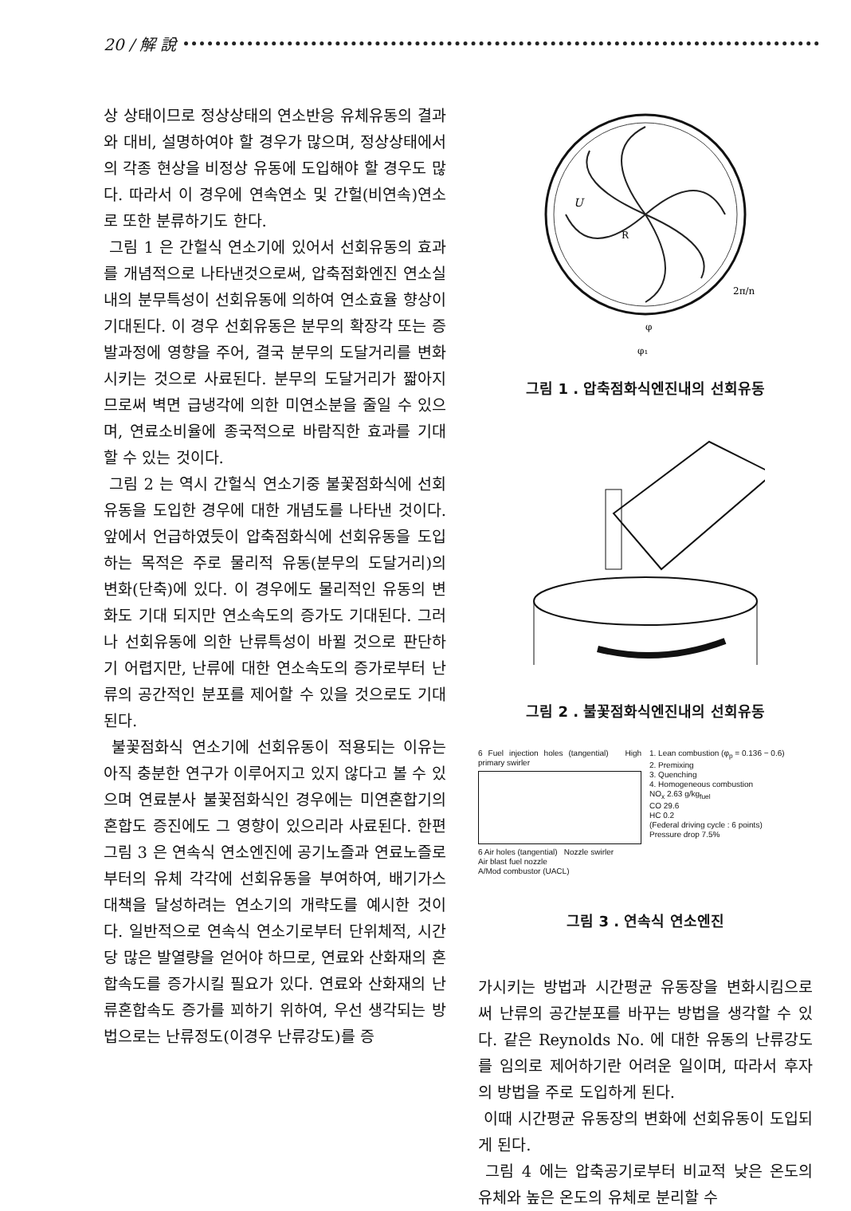20 / 解 說
상 상태이므로 정상상태의 연소반응 유체유동의 결과와 대비, 설명하여야 할 경우가 많으며, 정상상태에서의 각종 현상을 비정상 유동에 도입해야 할 경우도 많다. 따라서 이 경우에 연속연소 및 간헐(비연속)연소로 또한 분류하기도 한다.
그림 1 은 간헐식 연소기에 있어서 선회유동의 효과를 개념적으로 나타낸것으로써, 압축점화엔진 연소실내의 분무특성이 선회유동에 의하여 연소효율 향상이 기대된다. 이 경우 선회유동은 분무의 확장각 또는 증발과정에 영향을 주어, 결국 분무의 도달거리를 변화시키는 것으로 사료된다. 분무의 도달거리가 짧아지므로써 벽면 급냉각에 의한 미연소분을 줄일 수 있으며, 연료소비율에 종국적으로 바람직한 효과를 기대할 수 있는 것이다.
그림 2 는 역시 간헐식 연소기중 불꽃점화식에 선회유동을 도입한 경우에 대한 개념도를 나타낸 것이다. 앞에서 언급하였듯이 압축점화식에 선회유동을 도입하는 목적은 주로 물리적 유동(분무의 도달거리)의 변화(단축)에 있다. 이 경우에도 물리적인 유동의 변화도 기대 되지만 연소속도의 증가도 기대된다. 그러나 선회유동에 의한 난류특성이 바뀔 것으로 판단하기 어렵지만, 난류에 대한 연소속도의 증가로부터 난류의 공간적인 분포를 제어할 수 있을 것으로도 기대된다.
불꽃점화식 연소기에 선회유동이 적용되는 이유는 아직 충분한 연구가 이루어지고 있지 않다고 볼 수 있으며 연료분사 불꽃점화식인 경우에는 미연혼합기의 혼합도 증진에도 그 영향이 있으리라 사료된다. 한편 그림 3 은 연속식 연소엔진에 공기노즐과 연료노즐로부터의 유체 각각에 선회유동을 부여하여, 배기가스 대책을 달성하려는 연소기의 개략도를 예시한 것이다. 일반적으로 연속식 연소기로부터 단위체적, 시간당 많은 발열량을 얻어야 하므로, 연료와 산화재의 혼합속도를 증가시킬 필요가 있다. 연료와 산화재의 난류혼합속도 증가를 꾀하기 위하여, 우선 생각되는 방법으로는 난류정도(이경우 난류강도)를 증
U
R
φ
φ₁
2π/n
그림 1 . 압축점화식엔진내의 선회유동
그림 2 . 불꽃점화식엔진내의 선회유동
6 Fuel injection holes (tangential) High primary swirler
6 Air holes (tangential) Nozzle swirler
Air blast fuel nozzle
A/Mod combustor (UACL)
1. Lean combustion (φ<sub>p</sub> = 0.136 − 0.6)
2. Premixing
3. Quenching
4. Homogeneous combustion
NO<sub>x</sub> 2.63 g/kg<sub>fuel</sub>
CO 29.6
HC 0.2
(Federal driving cycle : 6 points)
Pressure drop 7.5%
그림 3 . 연속식 연소엔진
가시키는 방법과 시간평균 유동장을 변화시킴으로써 난류의 공간분포를 바꾸는 방법을 생각할 수 있다. 같은 Reynolds No. 에 대한 유동의 난류강도를 임의로 제어하기란 어려운 일이며, 따라서 후자의 방법을 주로 도입하게 된다.
이때 시간평균 유동장의 변화에 선회유동이 도입되게 된다.
그림 4 에는 압축공기로부터 비교적 낮은 온도의 유체와 높은 온도의 유체로 분리할 수